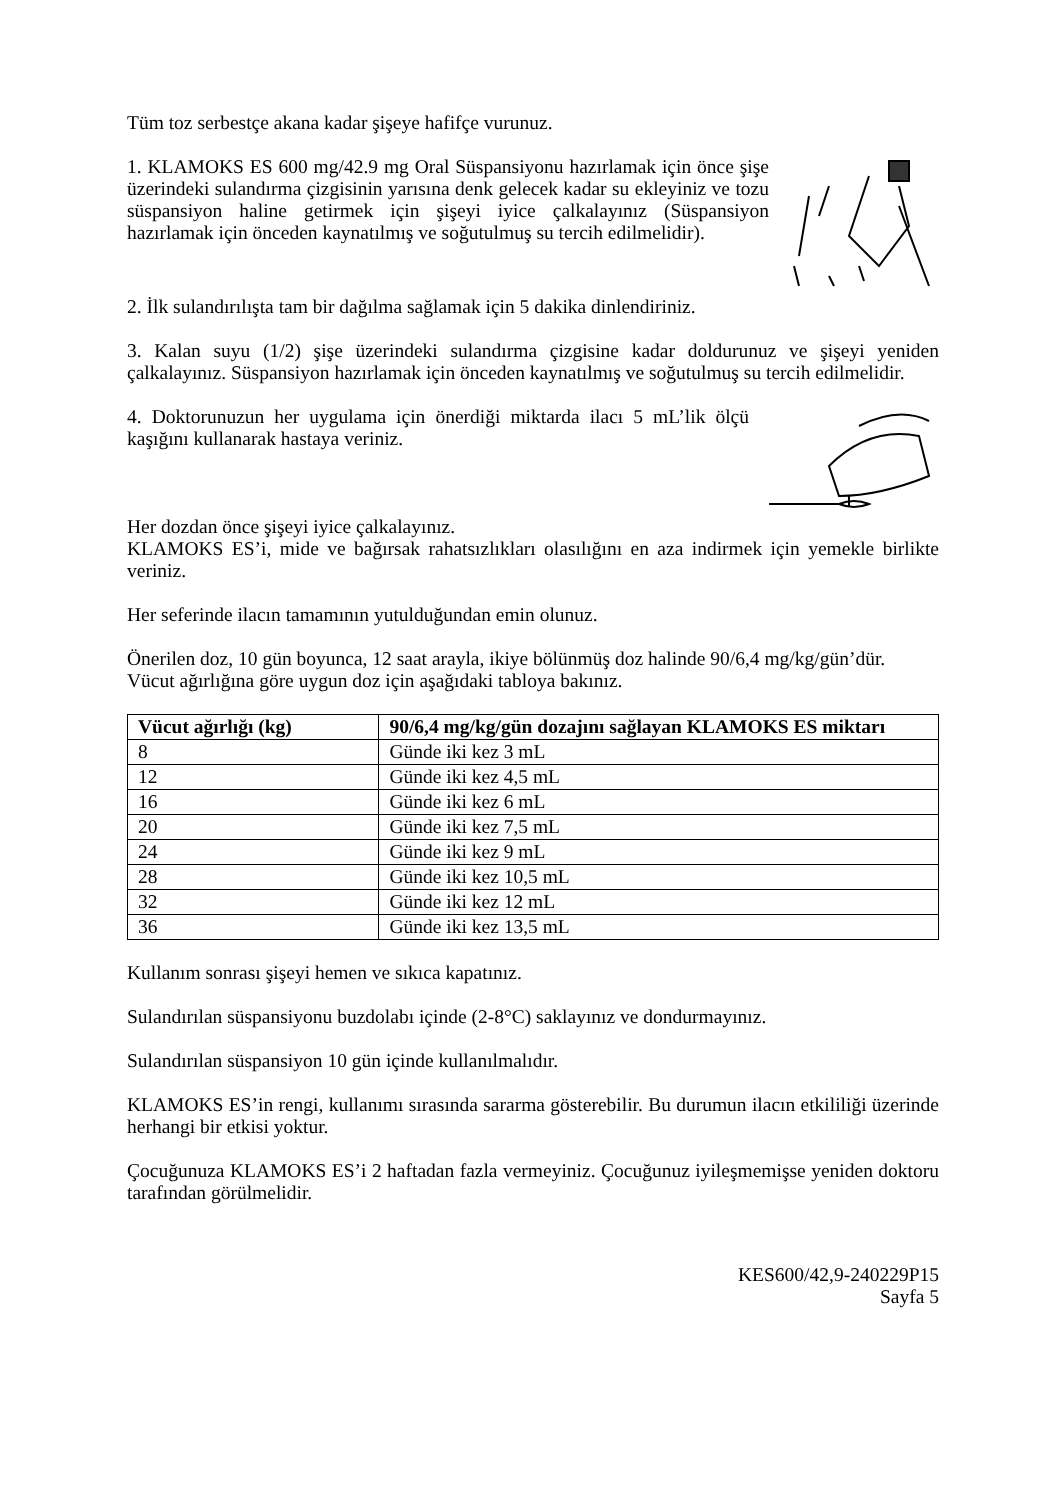Tüm toz serbestçe akana kadar şişeye hafifçe vurunuz.
1. KLAMOKS ES 600 mg/42.9 mg Oral Süspansiyonu hazırlamak için önce şişe üzerindeki sulandırma çizgisinin yarısına denk gelecek kadar su ekleyiniz ve tozu süspansiyon haline getirmek için şişeyi iyice çalkalayınız (Süspansiyon hazırlamak için önceden kaynatılmış ve soğutulmuş su tercih edilmelidir).
2. İlk sulandırılışta tam bir dağılma sağlamak için 5 dakika dinlendiriniz.
3. Kalan suyu (1/2) şişe üzerindeki sulandırma çizgisine kadar doldurunuz ve şişeyi yeniden çalkalayınız. Süspansiyon hazırlamak için önceden kaynatılmış ve soğutulmuş su tercih edilmelidir.
4. Doktorunuzun her uygulama için önerdiği miktarda ilacı 5 mL’lik ölçü kaşığını kullanarak hastaya veriniz.
Her dozdan önce şişeyi iyice çalkalayınız.
KLAMOKS ES’i, mide ve bağırsak rahatsızlıkları olasılığını en aza indirmek için yemekle birlikte veriniz.
Her seferinde ilacın tamamının yutulduğundan emin olunuz.
Önerilen doz, 10 gün boyunca, 12 saat arayla, ikiye bölünmüş doz halinde 90/6,4 mg/kg/gün’dür.
Vücut ağırlığına göre uygun doz için aşağıdaki tabloya bakınız.
| Vücut ağırlığı (kg) | 90/6,4 mg/kg/gün dozajını sağlayan KLAMOKS ES miktarı |
| --- | --- |
| 8 | Günde iki kez 3 mL |
| 12 | Günde iki kez 4,5 mL |
| 16 | Günde iki kez 6 mL |
| 20 | Günde iki kez 7,5 mL |
| 24 | Günde iki kez 9 mL |
| 28 | Günde iki kez 10,5 mL |
| 32 | Günde iki kez 12 mL |
| 36 | Günde iki kez 13,5 mL |
Kullanım sonrası şişeyi hemen ve sıkıca kapatınız.
Sulandırılan süspansiyonu buzdolabı içinde (2-8°C) saklayınız ve dondurmayınız.
Sulandırılan süspansiyon 10 gün içinde kullanılmalıdır.
KLAMOKS ES’in rengi, kullanımı sırasında sararma gösterebilir. Bu durumun ilacın etkililiği üzerinde herhangi bir etkisi yoktur.
Çocuğunuza KLAMOKS ES’i 2 haftadan fazla vermeyiniz. Çocuğunuz iyileşmemişse yeniden doktoru tarafından görülmelidir.
KES600/42,9-240229P15
Sayfa 5